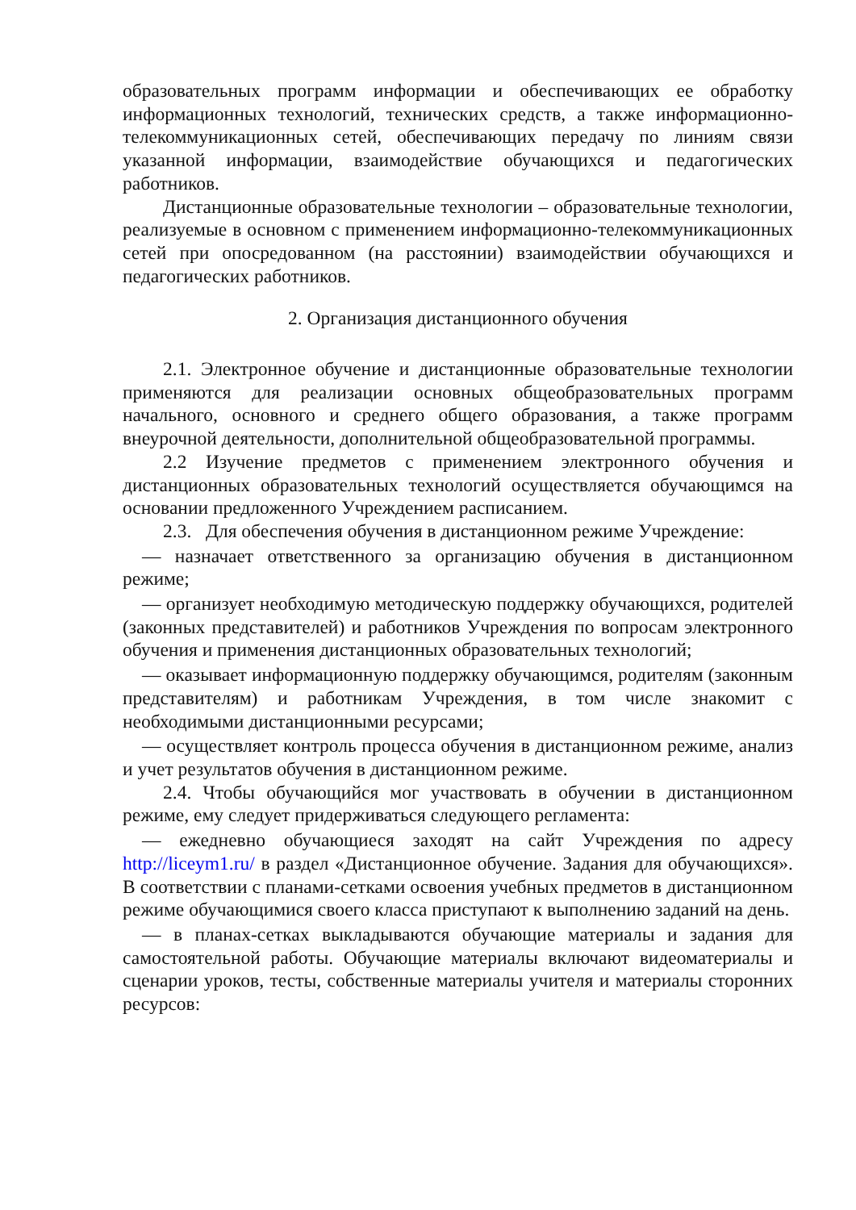образовательных программ информации и обеспечивающих ее обработку информационных технологий, технических средств, а также информационно-телекоммуникационных сетей, обеспечивающих передачу по линиям связи указанной информации, взаимодействие обучающихся и педагогических работников.
Дистанционные образовательные технологии – образовательные технологии, реализуемые в основном с применением информационно-телекоммуникационных сетей при опосредованном (на расстоянии) взаимодействии обучающихся и педагогических работников.
2. Организация дистанционного обучения
2.1. Электронное обучение и дистанционные образовательные технологии применяются для реализации основных общеобразовательных программ начального, основного и среднего общего образования, а также программ внеурочной деятельности, дополнительной общеобразовательной программы.
2.2 Изучение предметов с применением электронного обучения и дистанционных образовательных технологий осуществляется обучающимся на основании предложенного Учреждением расписанием.
2.3. Для обеспечения обучения в дистанционном режиме Учреждение:
— назначает ответственного за организацию обучения в дистанционном режиме;
— организует необходимую методическую поддержку обучающихся, родителей (законных представителей) и работников Учреждения по вопросам электронного обучения и применения дистанционных образовательных технологий;
— оказывает информационную поддержку обучающимся, родителям (законным представителям) и работникам Учреждения, в том числе знакомит с необходимыми дистанционными ресурсами;
— осуществляет контроль процесса обучения в дистанционном режиме, анализ и учет результатов обучения в дистанционном режиме.
2.4. Чтобы обучающийся мог участвовать в обучении в дистанционном режиме, ему следует придерживаться следующего регламента:
— ежедневно обучающиеся заходят на сайт Учреждения по адресу http://liceym1.ru/ в раздел «Дистанционное обучение. Задания для обучающихся». В соответствии с планами-сетками освоения учебных предметов в дистанционном режиме обучающимися своего класса приступают к выполнению заданий на день.
— в планах-сетках выкладываются обучающие материалы и задания для самостоятельной работы. Обучающие материалы включают видеоматериалы и сценарии уроков, тесты, собственные материалы учителя и материалы сторонних ресурсов: